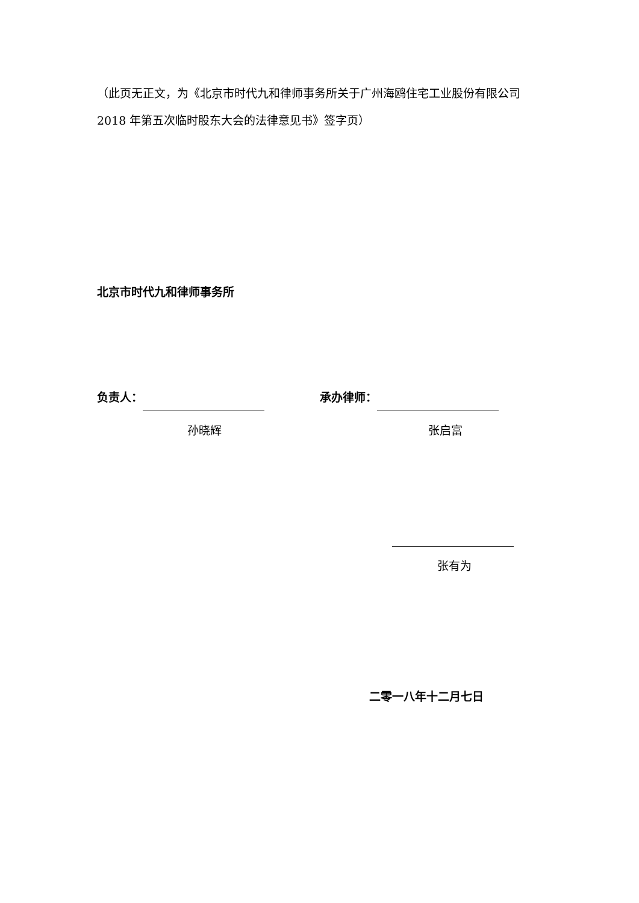（此页无正文，为《北京市时代九和律师事务所关于广州海鸥住宅工业股份有限公司 2018 年第五次临时股东大会的法律意见书》签字页）
北京市时代九和律师事务所
负责人：
孙晓辉
承办律师：
张启富
张有为
二零一八年十二月七日